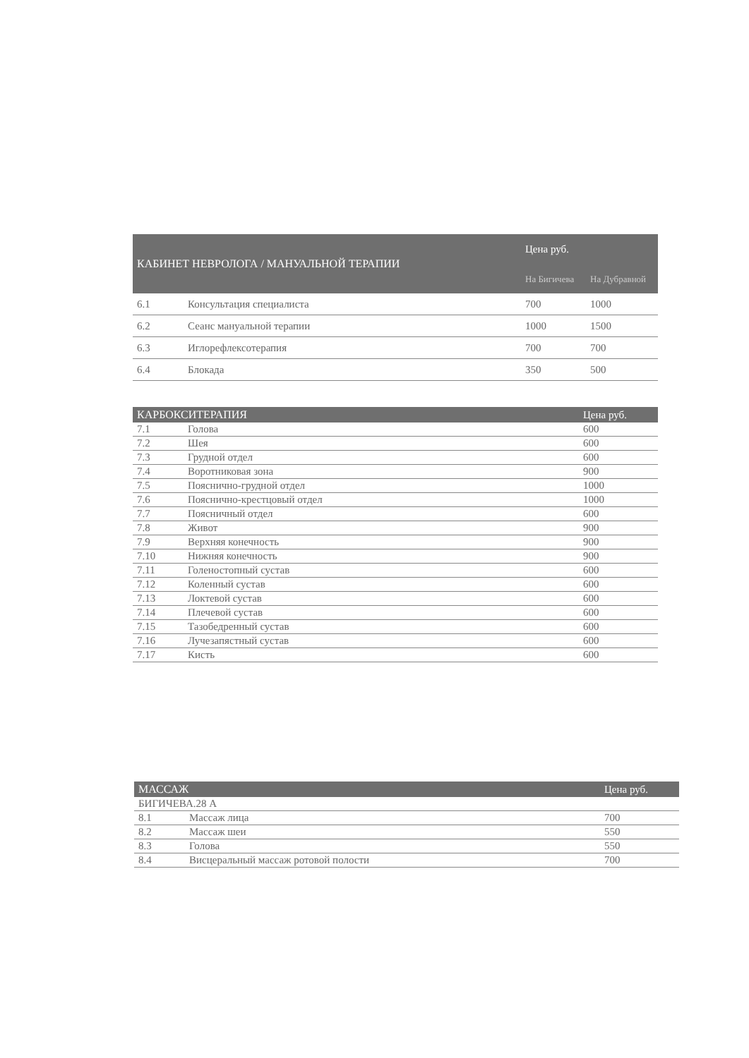| КАБИНЕТ НЕВРОЛОГА / МАНУАЛЬНОЙ ТЕРАПИИ | | Цена руб. | |
| --- | --- | --- | --- |
| | | На Бигичева | На Дубравной |
| 6.1 | Консультация специалиста | 700 | 1000 |
| 6.2 | Сеанс мануальной терапии | 1000 | 1500 |
| 6.3 | Иглорефлексотерапия | 700 | 700 |
| 6.4 | Блокада | 350 | 500 |
| КАРБОКСИТЕРАПИЯ | | Цена руб. |
| --- | --- | --- |
| 7.1 | Голова | 600 |
| 7.2 | Шея | 600 |
| 7.3 | Грудной отдел | 600 |
| 7.4 | Воротниковая зона | 900 |
| 7.5 | Пояснично-грудной отдел | 1000 |
| 7.6 | Пояснично-крестцовый отдел | 1000 |
| 7.7 | Поясничный отдел | 600 |
| 7.8 | Живот | 900 |
| 7.9 | Верхняя конечность | 900 |
| 7.10 | Нижняя конечность | 900 |
| 7.11 | Голеностопный сустав | 600 |
| 7.12 | Коленный сустав | 600 |
| 7.13 | Локтевой сустав | 600 |
| 7.14 | Плечевой сустав | 600 |
| 7.15 | Тазобедренный сустав | 600 |
| 7.16 | Лучезапястный сустав | 600 |
| 7.17 | Кисть | 600 |
| МАССАЖ | | Цена руб. |
| --- | --- | --- |
| БИГИЧЕВА.28 А | | |
| 8.1 | Массаж лица | 700 |
| 8.2 | Массаж шеи | 550 |
| 8.3 | Голова | 550 |
| 8.4 | Висцеральный массаж ротовой полости | 700 |